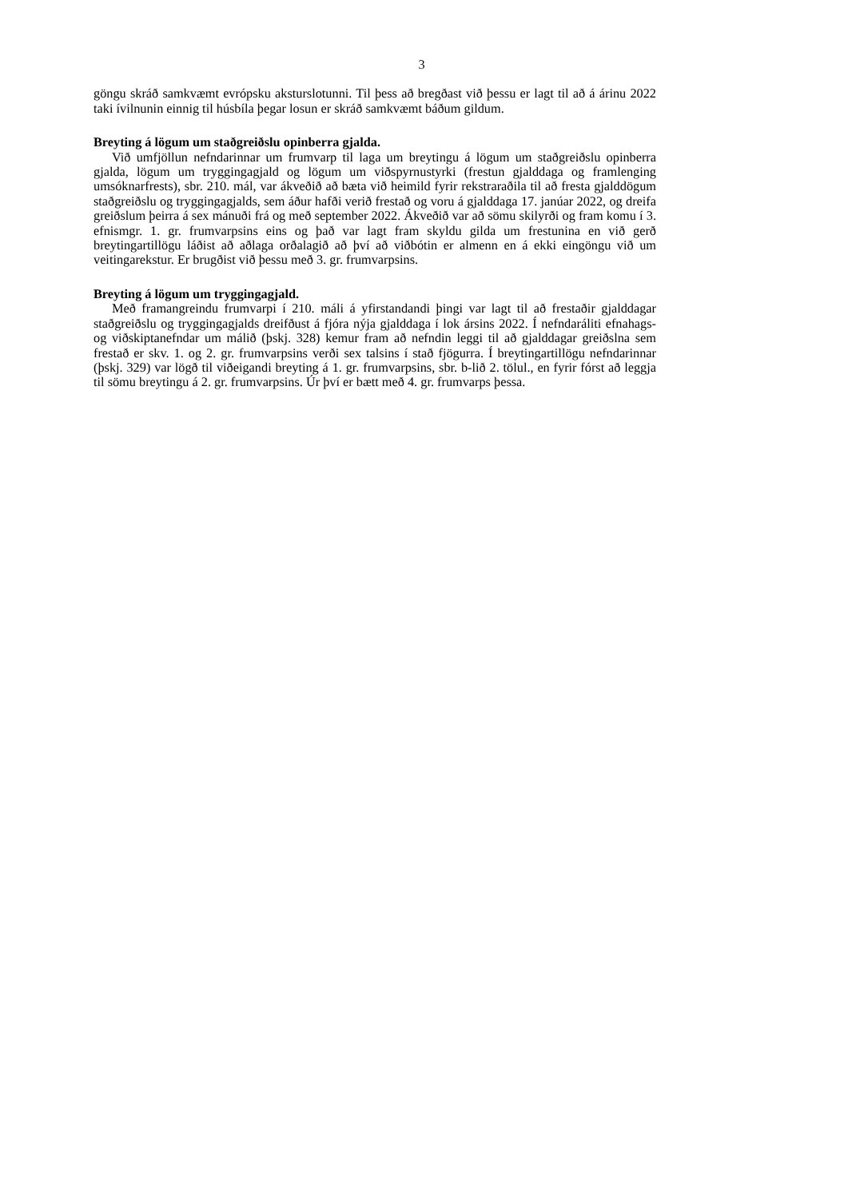3
göngu skráð samkvæmt evrópsku aksturslotunni. Til þess að bregðast við þessu er lagt til að á árinu 2022 taki ívilnunin einnig til húsbíla þegar losun er skráð samkvæmt báðum gildum.
Breyting á lögum um staðgreiðslu opinberra gjalda.
Við umfjöllun nefndarinnar um frumvarp til laga um breytingu á lögum um staðgreiðslu opinberra gjalda, lögum um tryggingagjald og lögum um viðspyrnustyrki (frestun gjalddaga og framlenging umsóknarfrests), sbr. 210. mál, var ákveðið að bæta við heimild fyrir rekstraraðila til að fresta gjalddögum staðgreiðslu og tryggingagjalds, sem áður hafði verið frestað og voru á gjalddaga 17. janúar 2022, og dreifa greiðslum þeirra á sex mánuði frá og með september 2022. Ákveðið var að sömu skilyrði og fram komu í 3. efnismgr. 1. gr. frum­varpsins eins og það var lagt fram skyldu gilda um frestunina en við gerð breytingartillögu láðist að aðlaga orðalagið að því að viðbótin er almenn en á ekki eingöngu við um veitinga­rekstur. Er brugðist við þessu með 3. gr. frumvarpsins.
Breyting á lögum um tryggingagjald.
Með framangreindu frumvarpi í 210. máli á yfirstandandi þingi var lagt til að frestaðir gjalddagar staðgreiðslu og tryggingagjalds dreifðust á fjóra nýja gjalddaga í lok ársins 2022. Í nefndaráliti efnahags- og viðskiptanefndar um málið (þskj. 328) kemur fram að nefndin leggi til að gjalddagar greiðslna sem frestað er skv. 1. og 2. gr. frumvarpsins verði sex talsins í stað fjögurra. Í breytingartillögu nefndarinnar (þskj. 329) var lögð til viðeigandi breyting á 1. gr. frumvarpsins, sbr. b-lið 2. tölul., en fyrir fórst að leggja til sömu breytingu á 2. gr. frumvarpsins. Úr því er bætt með 4. gr. frumvarps þessa.